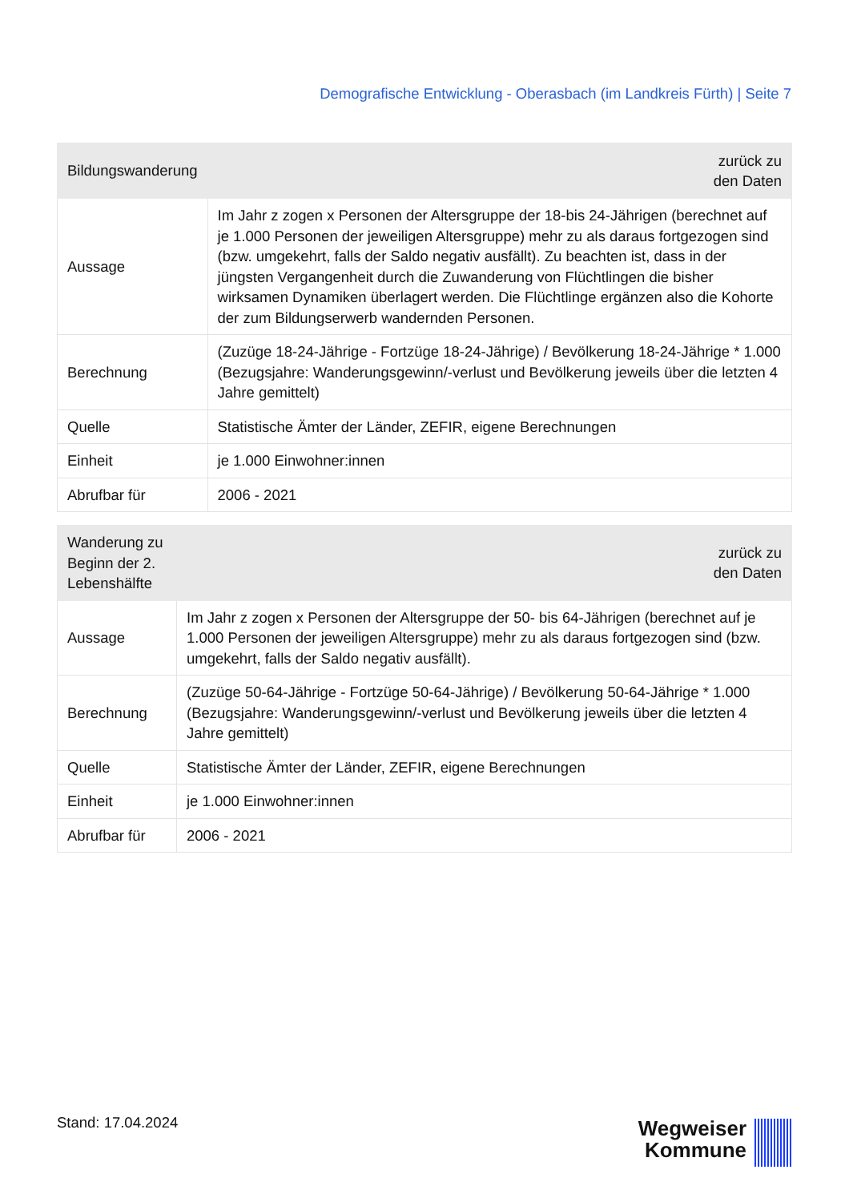Demografische Entwicklung - Oberasbach (im Landkreis Fürth) | Seite 7
| Bildungswanderung | zurück zu den Daten |
| --- | --- |
| Aussage | Im Jahr z zogen x Personen der Altersgruppe der 18-bis 24-Jährigen (berechnet auf je 1.000 Personen der jeweiligen Altersgruppe) mehr zu als daraus fortgezogen sind (bzw. umgekehrt, falls der Saldo negativ ausfällt). Zu beachten ist, dass in der jüngsten Vergangenheit durch die Zuwanderung von Flüchtlingen die bisher wirksamen Dynamiken überlagert werden. Die Flüchtlinge ergänzen also die Kohorte der zum Bildungserwerb wandernden Personen. |
| Berechnung | (Zuzüge 18-24-Jährige - Fortzüge 18-24-Jährige) / Bevölkerung 18-24-Jährige * 1.000 (Bezugsjahre: Wanderungsgewinn/-verlust und Bevölkerung jeweils über die letzten 4 Jahre gemittelt) |
| Quelle | Statistische Ämter der Länder, ZEFIR, eigene Berechnungen |
| Einheit | je 1.000 Einwohner:innen |
| Abrufbar für | 2006 - 2021 |
| Wanderung zu Beginn der 2. Lebenshälfte | zurück zu den Daten |
| --- | --- |
| Aussage | Im Jahr z zogen x Personen der Altersgruppe der 50- bis 64-Jährigen (berechnet auf je 1.000 Personen der jeweiligen Altersgruppe) mehr zu als daraus fortgezogen sind (bzw. umgekehrt, falls der Saldo negativ ausfällt). |
| Berechnung | (Zuzüge 50-64-Jährige - Fortzüge 50-64-Jährige) / Bevölkerung 50-64-Jährige * 1.000 (Bezugsjahre: Wanderungsgewinn/-verlust und Bevölkerung jeweils über die letzten 4 Jahre gemittelt) |
| Quelle | Statistische Ämter der Länder, ZEFIR, eigene Berechnungen |
| Einheit | je 1.000 Einwohner:innen |
| Abrufbar für | 2006 - 2021 |
Stand: 17.04.2024
Wegweiser
Kommune